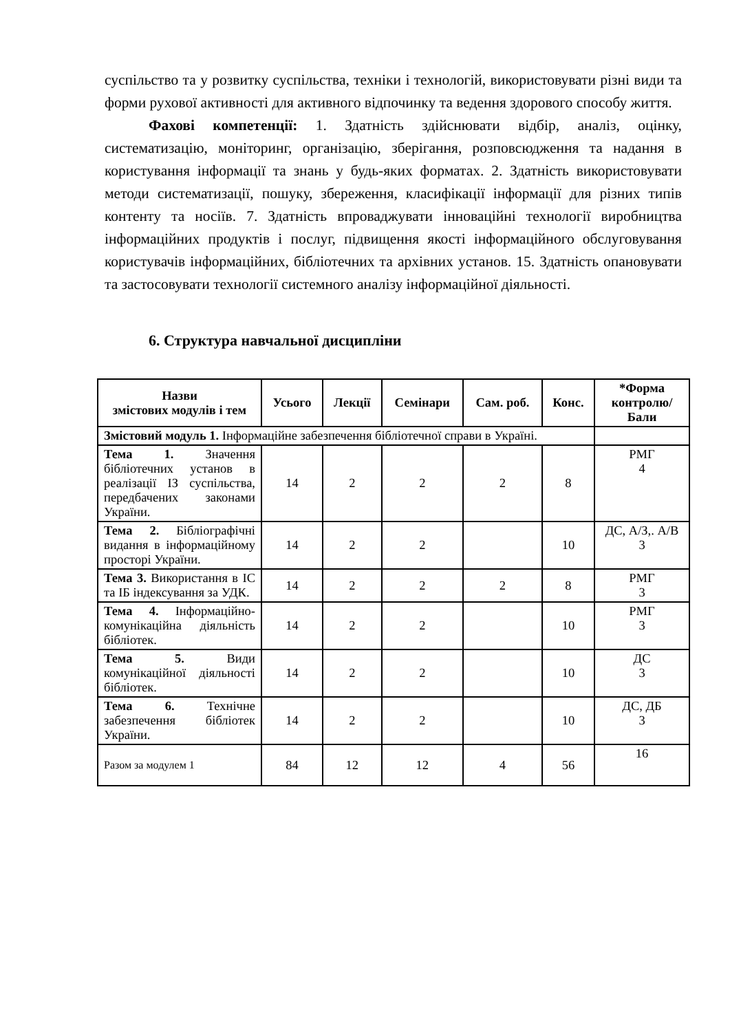суспільство та у розвитку суспільства, техніки і технологій, використовувати різні види та форми рухової активності для активного відпочинку та ведення здорового способу життя.
Фахові компетенції: 1. Здатність здійснювати відбір, аналіз, оцінку, систематизацію, моніторинг, організацію, зберігання, розповсюдження та надання в користування інформації та знань у будь-яких форматах. 2. Здатність використовувати методи систематизації, пошуку, збереження, класифікації інформації для різних типів контенту та носіїв. 7. Здатність впроваджувати інноваційні технології виробництва інформаційних продуктів і послуг, підвищення якості інформаційного обслуговування користувачів інформаційних, бібліотечних та архівних установ. 15. Здатність опановувати та застосовувати технології системного аналізу інформаційної діяльності.
6. Структура навчальної дисципліни
| Назви змістових модулів і тем | Усього | Лекції | Семінари | Сам. роб. | Конс. | *Форма контролю/ Бали |
| --- | --- | --- | --- | --- | --- | --- |
| Змістовий модуль 1. Інформаційне забезпечення бібліотечної справи в Україні. | | | | | | |
| Тема 1. Значення бібліотечних установ в реалізації ІЗ суспільства, передбачених законами України. | 14 | 2 | 2 | 2 | 8 | РМГ 4 |
| Тема 2. Бібліографічні видання в інформаційному просторі України. | 14 | 2 | 2 | | 10 | ДС, А/З,. А/В 3 |
| Тема 3. Використання в ІС та ІБ індексування за УДК. | 14 | 2 | 2 | 2 | 8 | РМГ 3 |
| Тема 4. Інформаційно-комунікаційна діяльність бібліотек. | 14 | 2 | 2 | | 10 | РМГ 3 |
| Тема 5. Види комунікаційної діяльності бібліотек. | 14 | 2 | 2 | | 10 | ДС 3 |
| Тема 6. Технічне забезпечення бібліотек України. | 14 | 2 | 2 | | 10 | ДС, ДБ 3 |
| Разом за модулем 1 | 84 | 12 | 12 | 4 | 56 | 16 |